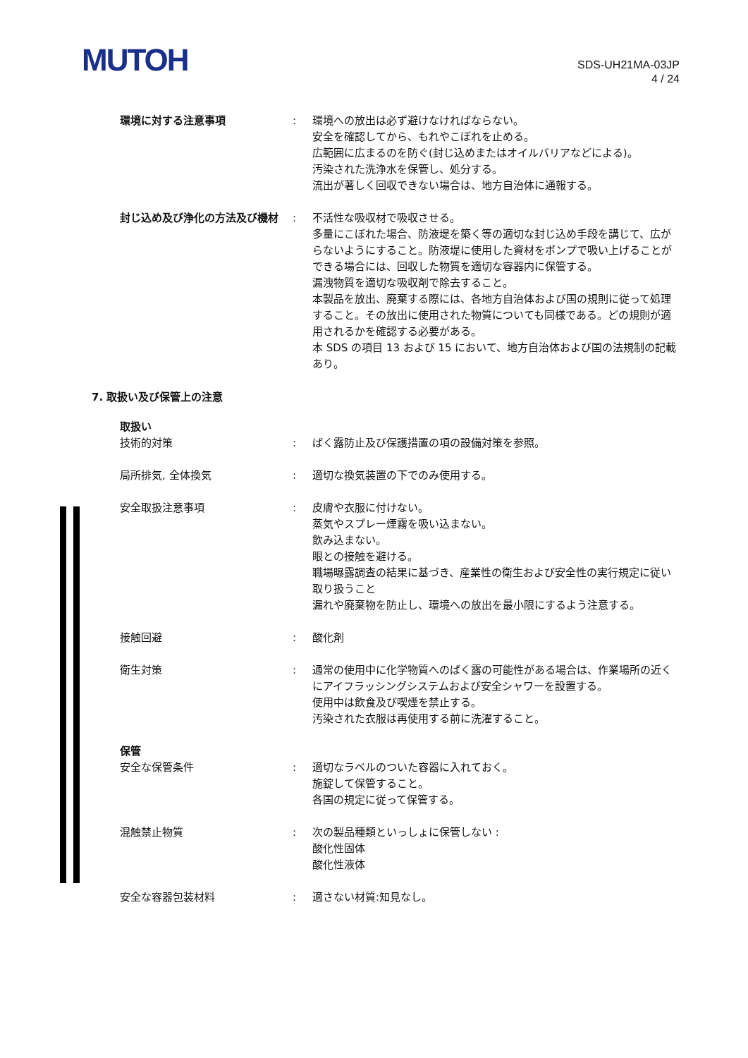MUTOH
SDS-UH21MA-03JP
4 / 24
環境に対する注意事項 : 環境への放出は必ず避けなければならない。
安全を確認してから、もれやこぼれを止める。
広範囲に広まるのを防ぐ(封じ込めまたはオイルバリアなどによる)。
汚染された洗浄水を保管し、処分する。
流出が著しく回収できない場合は、地方自治体に通報する。
封じ込め及び浄化の方法及び機材 : 不活性な吸収材で吸収させる。
多量にこぼれた場合、防液堤を築く等の適切な封じ込め手段を講じて、広がらないようにすること。防液堤に使用した資材をポンプで吸い上げることができる場合には、回収した物質を適切な容器内に保管する。
漏洩物質を適切な吸収剤で除去すること。
本製品を放出、廃棄する際には、各地方自治体および国の規則に従って処理すること。その放出に使用された物質についても同様である。どの規則が適用されるかを確認する必要がある。
本 SDS の項目 13 および 15 において、地方自治体および国の法規制の記載あり。
7. 取扱い及び保管上の注意
取扱い
技術的対策 : ばく露防止及び保護措置の項の設備対策を参照。
局所排気, 全体換気 : 適切な換気装置の下でのみ使用する。
安全取扱注意事項 : 皮膚や衣服に付けない。
蒸気やスプレー煙霧を吸い込まない。
飲み込まない。
眼との接触を避ける。
職場曝露調査の結果に基づき、産業性の衛生および安全性の実行規定に従い取り扱うこと
漏れや廃棄物を防止し、環境への放出を最小限にするよう注意する。
接触回避 : 酸化剤
衛生対策 : 通常の使用中に化学物質へのばく露の可能性がある場合は、作業場所の近くにアイフラッシングシステムおよび安全シャワーを設置する。
使用中は飲食及び喫煙を禁止する。
汚染された衣服は再使用する前に洗濯すること。
保管
安全な保管条件 : 適切なラベルのついた容器に入れておく。
施錠して保管すること。
各国の規定に従って保管する。
混触禁止物質 : 次の製品種類といっしょに保管しない :
酸化性固体
酸化性液体
安全な容器包装材料 : 適さない材質:知見なし。